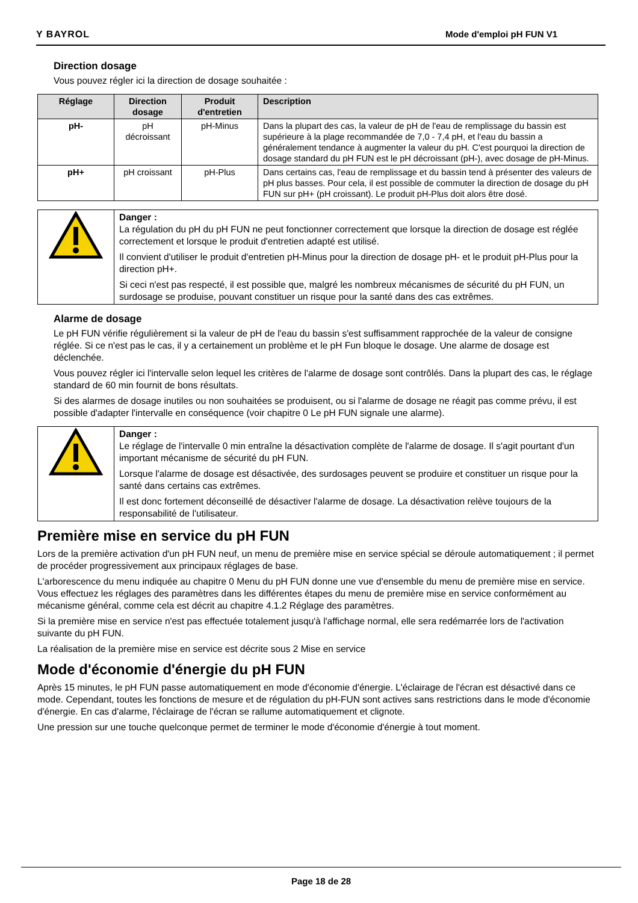Y BAYROL Mode d'emploi pH FUN V1
Direction dosage
Vous pouvez régler ici la direction de dosage souhaitée :
| Réglage | Direction dosage | Produit d'entretien | Description |
| --- | --- | --- | --- |
| pH- | pH décroissant | pH-Minus | Dans la plupart des cas, la valeur de pH de l'eau de remplissage du bassin est supérieure à la plage recommandée de 7,0 - 7,4 pH, et l'eau du bassin a généralement tendance à augmenter la valeur du pH. C'est pourquoi la direction de dosage standard du pH FUN est le pH décroissant (pH-), avec dosage de pH-Minus. |
| pH+ | pH croissant | pH-Plus | Dans certains cas, l'eau de remplissage et du bassin tend à présenter des valeurs de pH plus basses. Pour cela, il est possible de commuter la direction de dosage du pH FUN sur pH+ (pH croissant). Le produit pH-Plus doit alors être dosé. |
| | Danger : La régulation du pH du pH FUN ne peut fonctionner correctement que lorsque la direction de dosage est réglée correctement et lorsque le produit d'entretien adapté est utilisé. Il convient d'utiliser le produit d'entretien pH-Minus pour la direction de dosage pH- et le produit pH-Plus pour la direction pH+. Si ceci n'est pas respecté, il est possible que, malgré les nombreux mécanismes de sécurité du pH FUN, un surdosage se produise, pouvant constituer un risque pour la santé dans des cas extrêmes. |
Alarme de dosage
Le pH FUN vérifie régulièrement si la valeur de pH de l'eau du bassin s'est suffisamment rapprochée de la valeur de consigne réglée. Si ce n'est pas le cas, il y a certainement un problème et le pH Fun bloque le dosage. Une alarme de dosage est déclenchée.
Vous pouvez régler ici l'intervalle selon lequel les critères de l'alarme de dosage sont contrôlés. Dans la plupart des cas, le réglage standard de 60 min fournit de bons résultats.
Si des alarmes de dosage inutiles ou non souhaitées se produisent, ou si l'alarme de dosage ne réagit pas comme prévu, il est possible d'adapter l'intervalle en conséquence (voir chapitre 0 Le pH FUN signale une alarme).
| | Danger : Le réglage de l'intervalle 0 min entraîne la désactivation complète de l'alarme de dosage. Il s'agit pourtant d'un important mécanisme de sécurité du pH FUN. Lorsque l'alarme de dosage est désactivée, des surdosages peuvent se produire et constituer un risque pour la santé dans certains cas extrêmes. Il est donc fortement déconseillé de désactiver l'alarme de dosage. La désactivation relève toujours de la responsabilité de l'utilisateur. |
Première mise en service du pH FUN
Lors de la première activation d'un pH FUN neuf, un menu de première mise en service spécial se déroule automatiquement ; il permet de procéder progressivement aux principaux réglages de base.
L'arborescence du menu indiquée au chapitre 0 Menu du pH FUN donne une vue d'ensemble du menu de première mise en service. Vous effectuez les réglages des paramètres dans les différentes étapes du menu de première mise en service conformément au mécanisme général, comme cela est décrit au chapitre 4.1.2 Réglage des paramètres.
Si la première mise en service n'est pas effectuée totalement jusqu'à l'affichage normal, elle sera redémarrée lors de l'activation suivante du pH FUN.
La réalisation de la première mise en service est décrite sous 2 Mise en service
Mode d'économie d'énergie du pH FUN
Après 15 minutes, le pH FUN passe automatiquement en mode d'économie d'énergie. L'éclairage de l'écran est désactivé dans ce mode. Cependant, toutes les fonctions de mesure et de régulation du pH-FUN sont actives sans restrictions dans le mode d'économie d'énergie. En cas d'alarme, l'éclairage de l'écran se rallume automatiquement et clignote.
Une pression sur une touche quelconque permet de terminer le mode d'économie d'énergie à tout moment.
Page 18 de 28